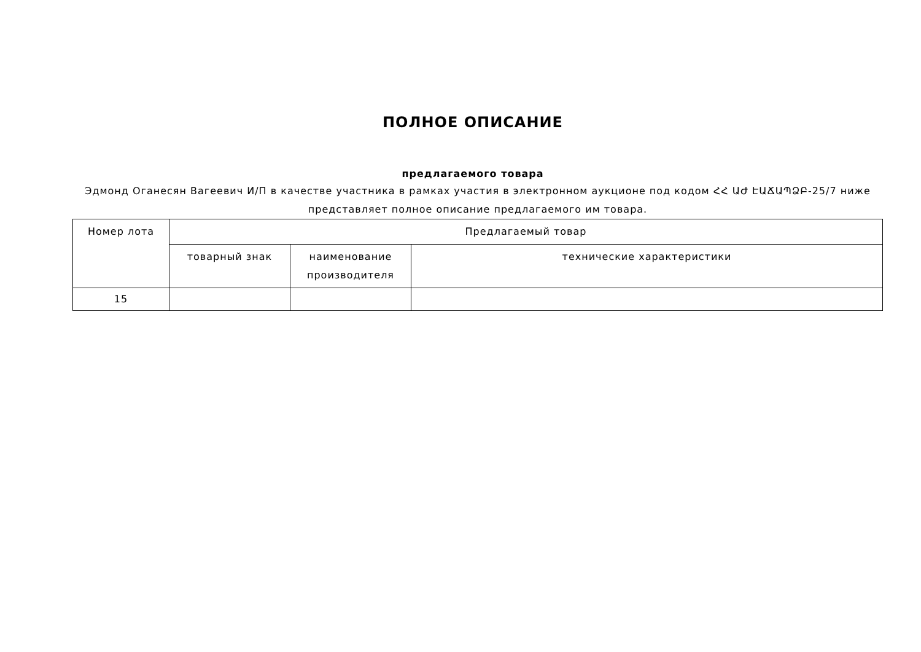ПОЛНОЕ ОПИСАНИЕ
предлагаемого товара
Эдмонд Оганесян Вагеевич И/П в качестве участника в рамках участия в электронном аукционе под кодом ՀՀ ԱԺ ԷԱՃԱՊՁԲ-25/7 ниже представляет полное описание предлагаемого им товара.
| Номер лота | Предлагаемый товар | | |
| --- | --- | --- | --- |
| | товарный знак | наименование производителя | технические характеристики |
| 15 | | | |